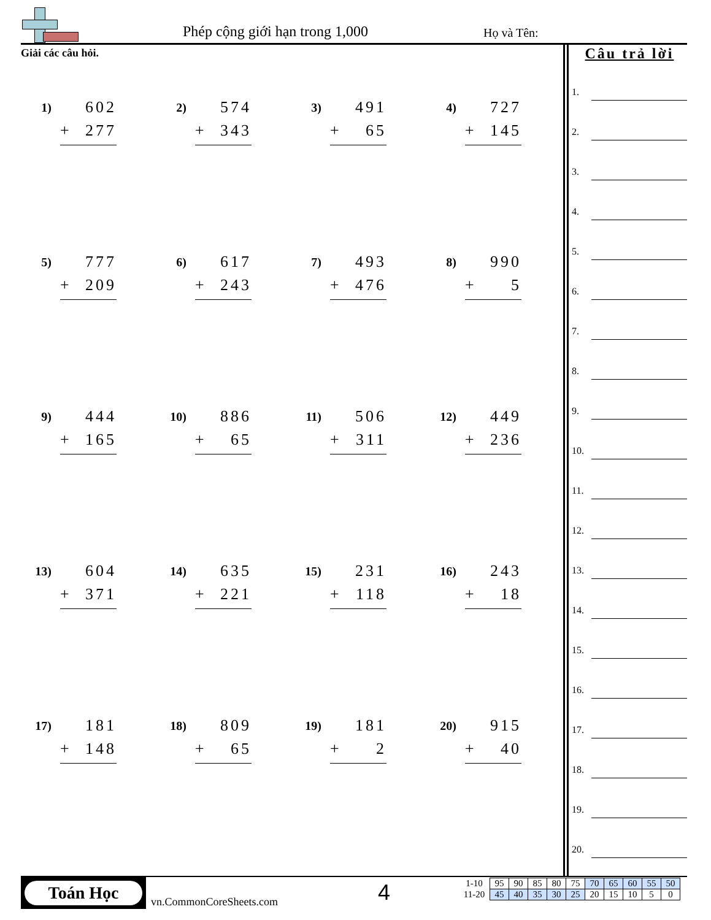Phép cộng giới hạn trong 1,000 Họ và Tên:
Giải các câu hỏi.
1)
602
+ 277
2)
574
+ 343
3)
491
+ 65
4)
727
+ 145
5)
777
+ 209
6)
617
+ 243
7)
493
+ 476
8)
990
+ 5
9)
444
+ 165
10)
886
+ 65
11)
506
+ 311
12)
449
+ 236
13)
604
+ 371
14)
635
+ 221
15)
231
+ 118
16)
243
+ 18
17)
181
+ 148
18)
809
+ 65
19)
181
+ 2
20)
915
+ 40
Câu trả lời
1.
2.
3.
4.
5.
6.
7.
8.
9.
10.
11.
12.
13.
14.
15.
16.
17.
18.
19.
20.
Toán Học
vn.CommonCoreSheets.com 4
| 1-10 | 95 | 90 | 85 | 80 | 75 | 70 | 65 | 60 | 55 | 50 |
| 11-20 | 45 | 40 | 35 | 30 | 25 | 20 | 15 | 10 | 5 | 0 |